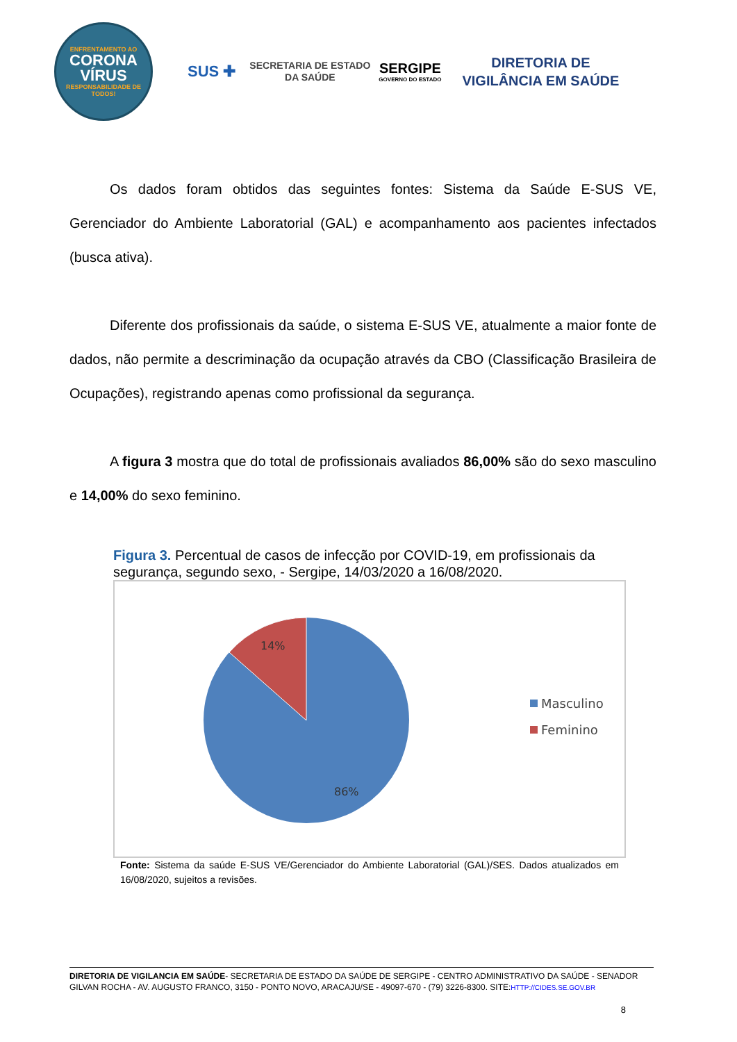ENFRENTAMENTO AO
CORONA
VÍRUS
RESPONSABILIDADE DE TODOS!
SUS ✚
SECRETARIA DE ESTADO
DA SAÚDE
SERGIPE
GOVERNO DO ESTADO
DIRETORIA DE
VIGILÂNCIA EM SAÚDE
Os dados foram obtidos das seguintes fontes: Sistema da Saúde E-SUS VE, Gerenciador do Ambiente Laboratorial (GAL) e acompanhamento aos pacientes infectados (busca ativa).
Diferente dos profissionais da saúde, o sistema E-SUS VE, atualmente a maior fonte de dados, não permite a descriminação da ocupação através da CBO (Classificação Brasileira de Ocupações), registrando apenas como profissional da segurança.
A figura 3 mostra que do total de profissionais avaliados 86,00% são do sexo masculino e 14,00% do sexo feminino.
Figura 3. Percentual de casos de infecção por COVID-19, em profissionais da segurança, segundo sexo, - Sergipe, 14/03/2020 a 16/08/2020.
14%
86%
Masculino
Feminino
Fonte: Sistema da saúde E-SUS VE/Gerenciador do Ambiente Laboratorial (GAL)/SES. Dados atualizados em 16/08/2020, sujeitos a revisões.
DIRETORIA DE VIGILANCIA EM SAÚDE- SECRETARIA DE ESTADO DA SAÚDE DE SERGIPE - CENTRO ADMINISTRATIVO DA SAÚDE - SENADOR GILVAN ROCHA - AV. AUGUSTO FRANCO, 3150 - PONTO NOVO, ARACAJU/SE - 49097-670 - (79) 3226-8300. SITE:HTTP://CIDES.SE.GOV.BR
8